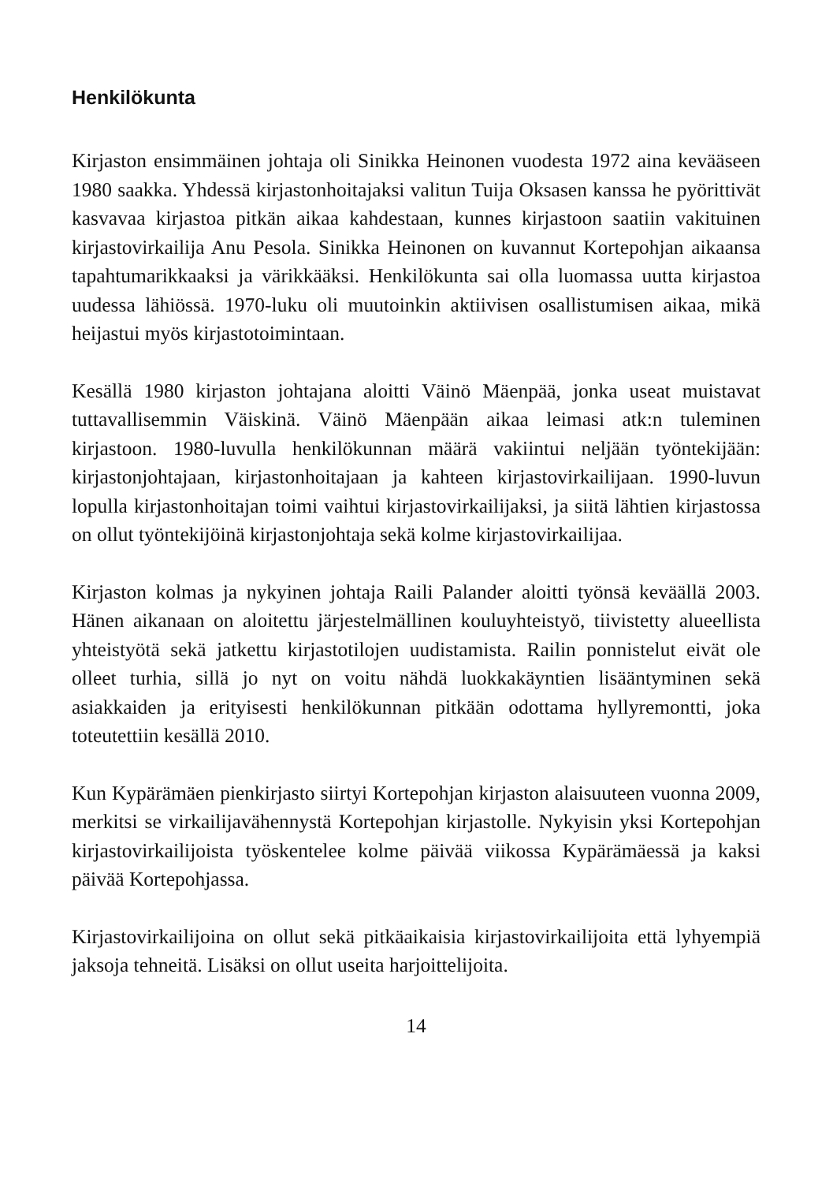Henkilökunta
Kirjaston ensimmäinen johtaja oli Sinikka Heinonen vuodesta 1972 aina kevääseen 1980 saakka. Yhdessä kirjastonhoitajaksi valitun Tuija Oksasen kanssa he pyörittivät kasvavaa kirjastoa pitkän aikaa kahdestaan, kunnes kirjastoon saatiin vakituinen kirjastovirkailija Anu Pesola. Sinikka Heinonen on kuvannut Kortepohjan aikaansa tapahtumarikkaaksi ja värikkääksi. Henkilökunta sai olla luomassa uutta kirjastoa uudessa lähiössä. 1970-luku oli muutoinkin aktiivisen osallistumisen aikaa, mikä heijastui myös kirjastotoimintaan.
Kesällä 1980 kirjaston johtajana aloitti Väinö Mäenpää, jonka useat muistavat tuttavallisemmin Väiskinä. Väinö Mäenpään aikaa leimasi atk:n tuleminen kirjastoon. 1980-luvulla henkilökunnan määrä vakiintui neljään työntekijään: kirjastonjohtajaan, kirjastonhoitajaan ja kahteen kirjastovirkailijaan. 1990-luvun lopulla kirjastonhoitajan toimi vaihtui kirjastovirkailijaksi, ja siitä lähtien kirjastossa on ollut työntekijöinä kirjastonjohtaja sekä kolme kirjastovirkailijaa.
Kirjaston kolmas ja nykyinen johtaja Raili Palander aloitti työnsä keväällä 2003. Hänen aikanaan on aloitettu järjestelmällinen kouluyhteistyö, tiivistetty alueellista yhteistyötä sekä jatkettu kirjastotilojen uudistamista. Railin ponnistelut eivät ole olleet turhia, sillä jo nyt on voitu nähdä luokkakäyntien lisääntyminen sekä asiakkaiden ja erityisesti henkilökunnan pitkään odottama hyllyremontti, joka toteutettiin kesällä 2010.
Kun Kypärämäen pienkirjasto siirtyi Kortepohjan kirjaston alaisuuteen vuonna 2009, merkitsi se virkailijavähennystä Kortepohjan kirjastolle. Nykyisin yksi Kortepohjan kirjastovirkailijoista työskentelee kolme päivää viikossa Kypärämäessä ja kaksi päivää Kortepohjassa.
Kirjastovirkailijoina on ollut sekä pitkäaikaisia kirjastovirkailijoita että lyhyempiä jaksoja tehneitä. Lisäksi on ollut useita harjoittelijoita.
14